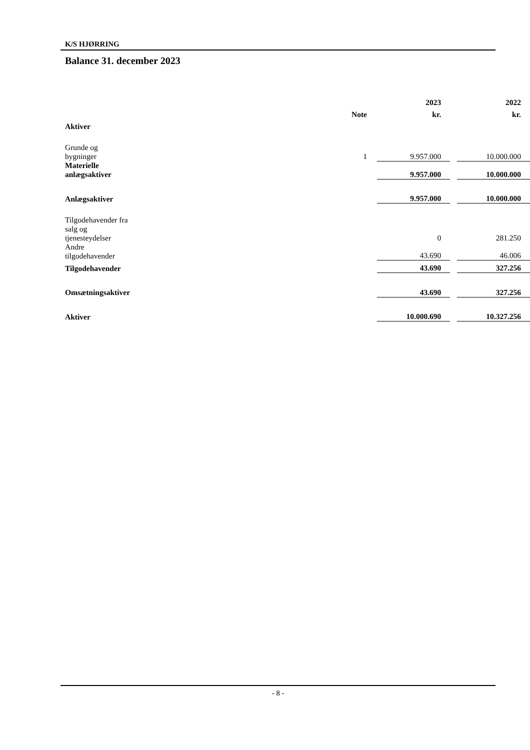K/S HJØRRING
Balance 31. december 2023
| | | 2023 | | 2022 |
| --- | --- | --- | --- | --- |
| | Note | kr. | | kr. |
| Aktiver | | | | |
| Grunde og bygninger | 1 | 9.957.000 | | 10.000.000 |
| Materielle anlægsaktiver | | 9.957.000 | | 10.000.000 |
| Anlægsaktiver | | 9.957.000 | | 10.000.000 |
| Tilgodehavender fra salg og tjenesteydelser | | 0 | | 281.250 |
| Andre tilgodehavender | | 43.690 | | 46.006 |
| Tilgodehavender | | 43.690 | | 327.256 |
| Omsætningsaktiver | | 43.690 | | 327.256 |
| Aktiver | | 10.000.690 | | 10.327.256 |
- 8 -